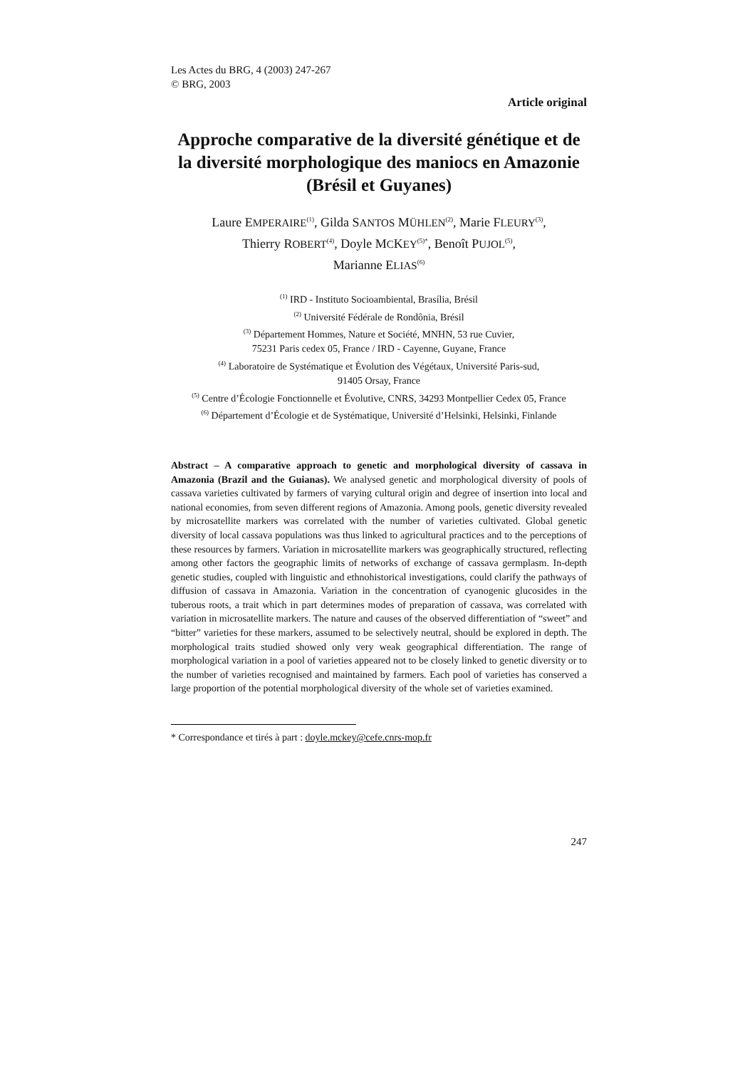Les Actes du BRG, 4 (2003) 247-267
© BRG, 2003
Article original
Approche comparative de la diversité génétique et de la diversité morphologique des maniocs en Amazonie (Brésil et Guyanes)
Laure EMPERAIRE<sup>(1)</sup>, Gilda SANTOS MÜHLEN<sup>(2)</sup>, Marie FLEURY<sup>(3)</sup>,
Thierry ROBERT<sup>(4)</sup>, Doyle MCKEY<sup>(5)*</sup>, Benoît PUJOL<sup>(5)</sup>,
Marianne ELIAS<sup>(6)</sup>
<sup>(1)</sup> IRD - Instituto Socioambiental, Brasília, Brésil
<sup>(2)</sup> Université Fédérale de Rondônia, Brésil
<sup>(3)</sup> Département Hommes, Nature et Société, MNHN, 53 rue Cuvier,
75231 Paris cedex 05, France / IRD - Cayenne, Guyane, France
<sup>(4)</sup> Laboratoire de Systématique et Évolution des Végétaux, Université Paris-sud,
91405 Orsay, France
<sup>(5)</sup> Centre d’Écologie Fonctionnelle et Évolutive, CNRS, 34293 Montpellier Cedex 05, France
<sup>(6)</sup> Département d’Écologie et de Systématique, Université d’Helsinki, Helsinki, Finlande
Abstract – A comparative approach to genetic and morphological diversity of cassava in Amazonia (Brazil and the Guianas). We analysed genetic and morphological diversity of pools of cassava varieties cultivated by farmers of varying cultural origin and degree of insertion into local and national economies, from seven different regions of Amazonia. Among pools, genetic diversity revealed by microsatellite markers was correlated with the number of varieties cultivated. Global genetic diversity of local cassava populations was thus linked to agricultural practices and to the perceptions of these resources by farmers. Variation in microsatellite markers was geographically structured, reflecting among other factors the geographic limits of networks of exchange of cassava germplasm. In-depth genetic studies, coupled with linguistic and ethnohistorical investigations, could clarify the pathways of diffusion of cassava in Amazonia. Variation in the concentration of cyanogenic glucosides in the tuberous roots, a trait which in part determines modes of preparation of cassava, was correlated with variation in microsatellite markers. The nature and causes of the observed differentiation of “sweet” and “bitter” varieties for these markers, assumed to be selectively neutral, should be explored in depth. The morphological traits studied showed only very weak geographical differentiation. The range of morphological variation in a pool of varieties appeared not to be closely linked to genetic diversity or to the number of varieties recognised and maintained by farmers. Each pool of varieties has conserved a large proportion of the potential morphological diversity of the whole set of varieties examined.
* Correspondance et tirés à part : doyle.mckey@cefe.cnrs-mop.fr
247